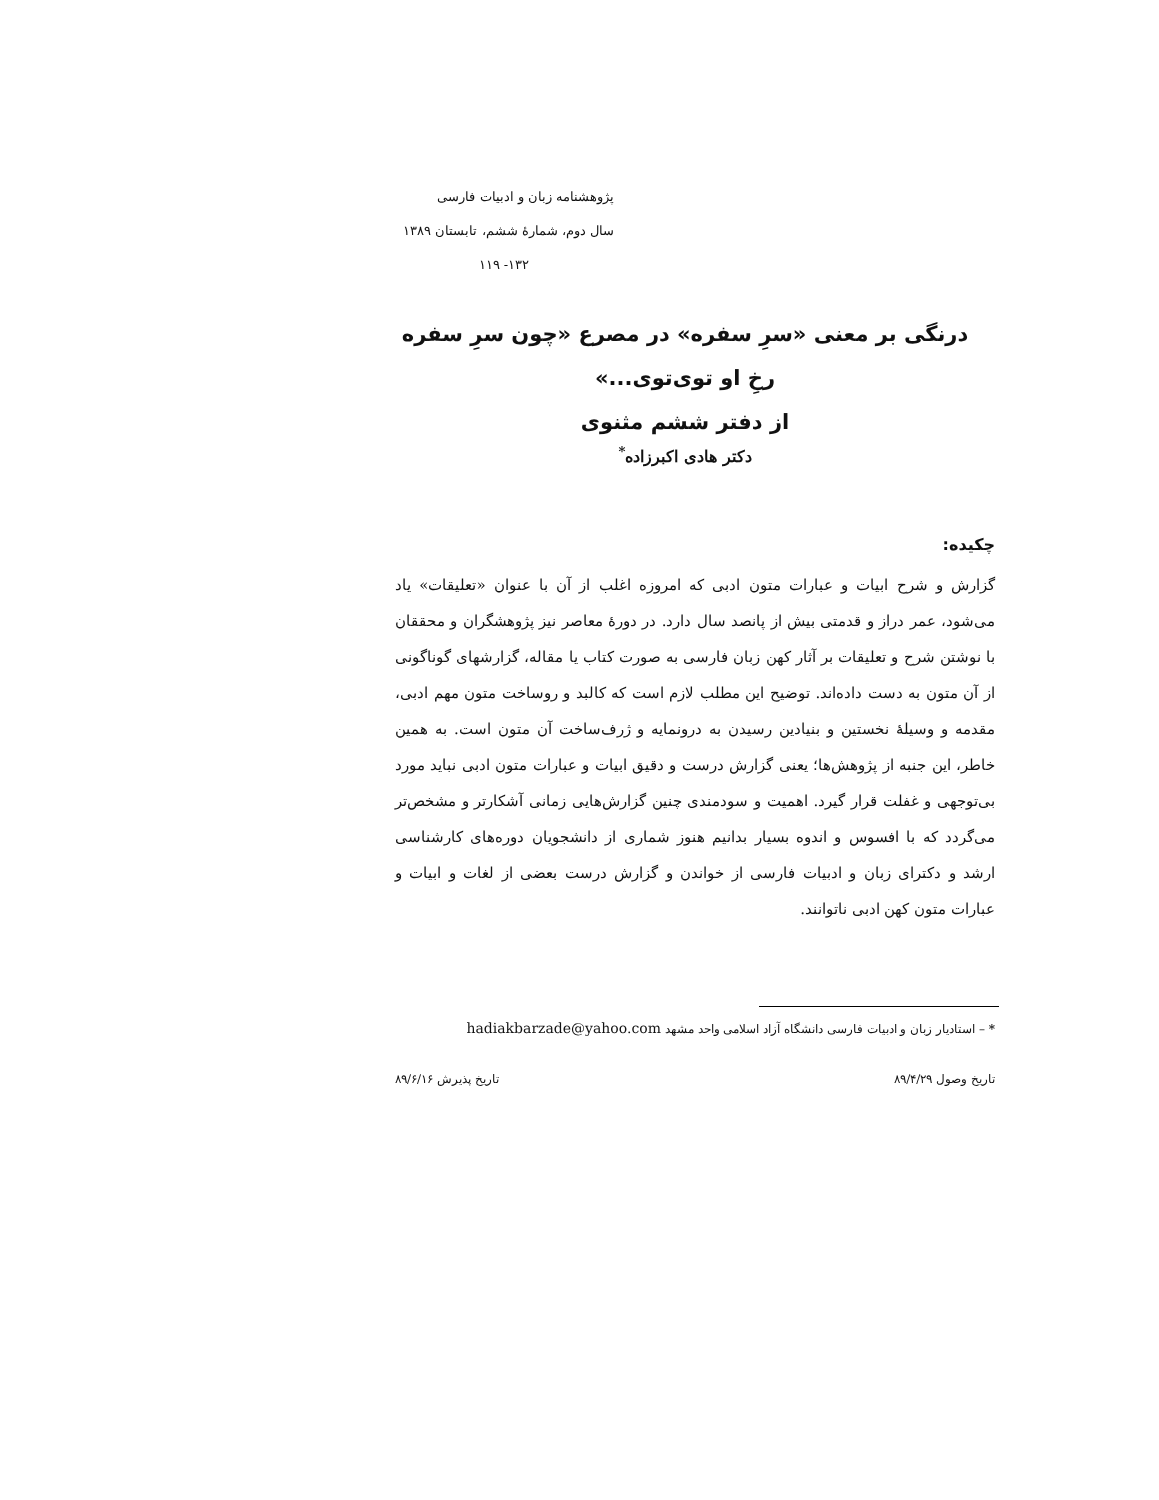پژوهشنامه زبان و ادبیات فارسی
سال دوم، شمارهٔ ششم، تابستان ۱۳۸۹
۱۳۲- ۱۱۹
درنگی بر معنی «سرِ سفره» در مصرع «چون سرِ سفره رخِ او توی‌توی...»
از دفتر ششم مثنوی
دکتر هادی اکبرزاده<sup>*</sup>
چکیده:
گزارش و شرح ابیات و عبارات متون ادبی که امروزه اغلب از آن با عنوان «تعلیقات» یاد می‌شود، عمر دراز و قدمتی بیش از پانصد سال دارد. در دورهٔ معاصر نیز پژوهشگران و محققان با نوشتن شرح و تعلیقات بر آثار کهن زبان فارسی به صورت کتاب یا مقاله، گزارشهای گوناگونی از آن متون به دست داده‌اند. توضیح این مطلب لازم است که کالبد و روساخت متون مهم ادبی، مقدمه و وسیلهٔ نخستین و بنیادین رسیدن به درونمایه و ژرف‌ساخت آن متون است. به همین خاطر، این جنبه از پژوهش‌ها؛ یعنی گزارش درست و دقیق ابیات و عبارات متون ادبی نباید مورد بی‌توجهی و غفلت قرار گیرد. اهمیت و سودمندی چنین گزارش‌هایی زمانی آشکارتر و مشخص‌تر می‌گردد که با افسوس و اندوه بسیار بدانیم هنوز شماری از دانشجویان دوره‌های کارشناسی ارشد و دکترای زبان و ادبیات فارسی از خواندن و گزارش درست بعضی از لغات و ابیات و عبارات متون کهن ادبی ناتوانند.
* – استادیار زبان و ادبیات فارسی دانشگاه آزاد اسلامی واحد مشهد hadiakbarzade@yahoo.com
تاریخ وصول ۸۹/۴/۲۹ تاریخ پذیرش ۸۹/۶/۱۶